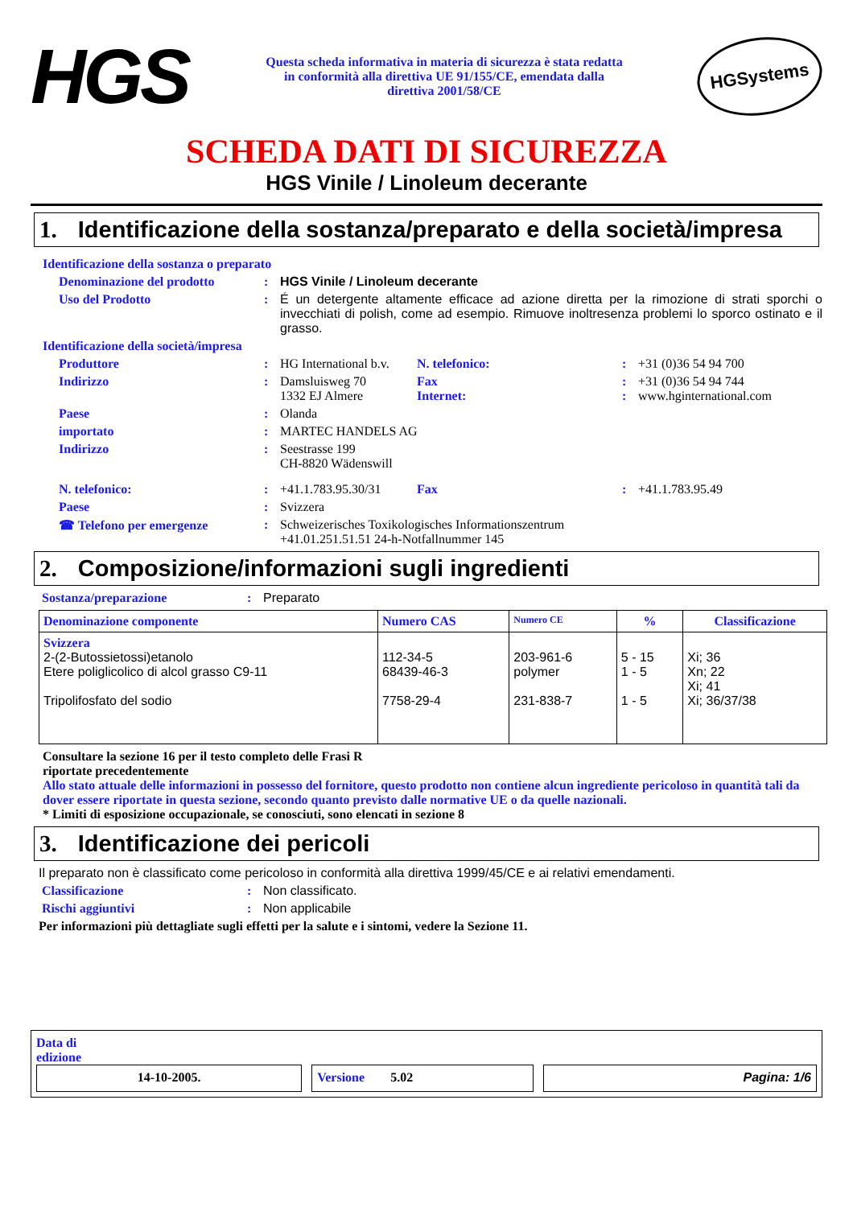HGS
Questa scheda informativa in materia di sicurezza è stata redatta in conformità alla direttiva UE 91/155/CE, emendata dalla direttiva 2001/58/CE
HGSystems
SCHEDA DATI DI SICUREZZA
HGS Vinile / Linoleum decerante
1. Identificazione della sostanza/preparato e della società/impresa
Identificazione della sostanza o preparato
Denominazione del prodotto : HGS Vinile / Linoleum decerante
Uso del Prodotto : É un detergente altamente efficace ad azione diretta per la rimozione di strati sporchi o invecchiati di polish, come ad esempio. Rimuove inoltresenza problemi lo sporco ostinato e il grasso.
Identificazione della società/impresa
Produttore : HG International b.v.
N. telefonico: : +31 (0)36 54 94 700
Indirizzo : Damsluisweg 70
1332 EJ Almere
Fax
Internet:
:
:
+31 (0)36 54 94 744
www.hginternational.com
Paese : Olanda
importato : MARTEC HANDELS AG
Indirizzo : Seestrasse 199
CH-8820 Wädenswill
N. telefonico: : +41.1.783.95.30/31
Fax : +41.1.783.95.49
Paese : Svizzera
☎ Telefono per emergenze : Schweizerisches Toxikologisches Informationszentrum
+41.01.251.51.51 24-h-Notfallnummer 145
2. Composizione/informazioni sugli ingredienti
Sostanza/preparazione : Preparato
| Denominazione componente | Numero CAS | Numero CE | % | Classificazione |
| --- | --- | --- | --- | --- |
| Svizzera 2-(2-Butossietossi)etanolo Etere poliglicolico di alcol grasso C9-11 Tripolifosfato del sodio | 112-34-5 68439-46-3 7758-29-4 | 203-961-6 polymer 231-838-7 | 5 - 15 1 - 5 1 - 5 | Xi; 36 Xn; 22 Xi; 41 Xi; 36/37/38 |
Consultare la sezione 16 per il testo completo delle Frasi R
riportate precedentemente
Allo stato attuale delle informazioni in possesso del fornitore, questo prodotto non contiene alcun ingrediente pericoloso in quantità tali da dover essere riportate in questa sezione, secondo quanto previsto dalle normative UE o da quelle nazionali.
* Limiti di esposizione occupazionale, se conosciuti, sono elencati in sezione 8
3. Identificazione dei pericoli
Il preparato non è classificato come pericoloso in conformità alla direttiva 1999/45/CE e ai relativi emendamenti.
Classificazione : Non classificato.
Rischi aggiuntivi : Non applicabile
Per informazioni più dettagliate sugli effetti per la salute e i sintomi, vedere la Sezione 11.
Data di
edizione
14-10-2005. Versione 5.02 Pagina: 1/6